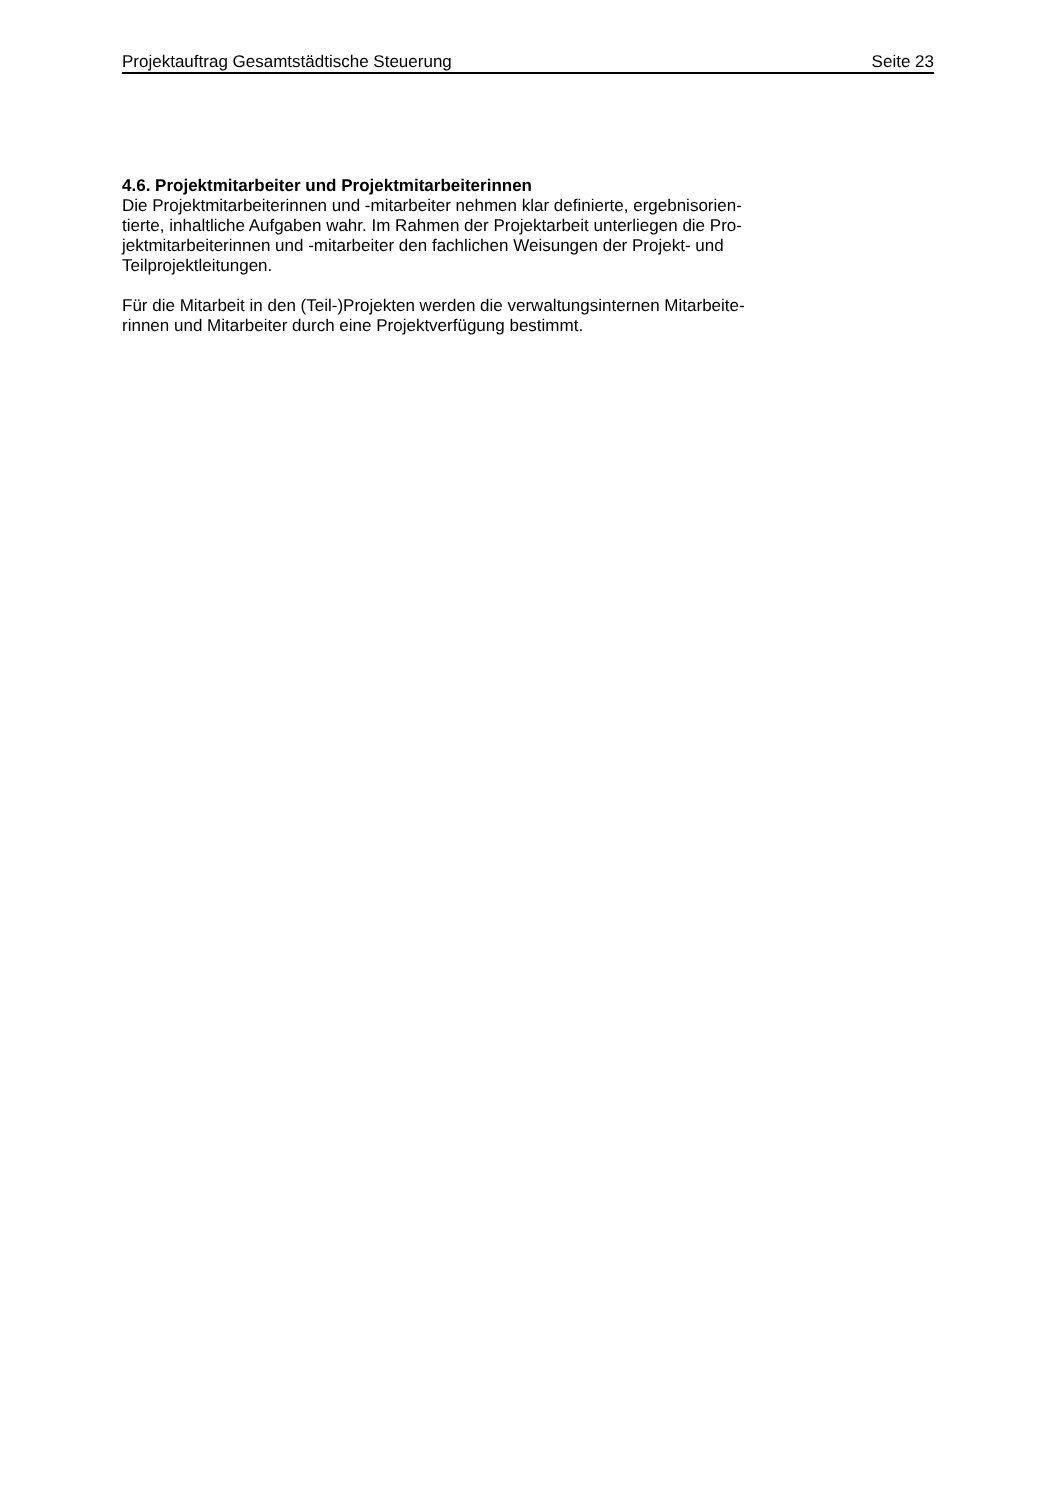Projektauftrag Gesamtstädtische Steuerung Seite 23
4.6. Projektmitarbeiter und Projektmitarbeiterinnen
Die Projektmitarbeiterinnen und -mitarbeiter nehmen klar definierte, ergebnisorien-
tierte, inhaltliche Aufgaben wahr. Im Rahmen der Projektarbeit unterliegen die Pro-
jektmitarbeiterinnen und -mitarbeiter den fachlichen Weisungen der Projekt- und
Teilprojektleitungen.
Für die Mitarbeit in den (Teil-)Projekten werden die verwaltungsinternen Mitarbeite-
rinnen und Mitarbeiter durch eine Projektverfügung bestimmt.